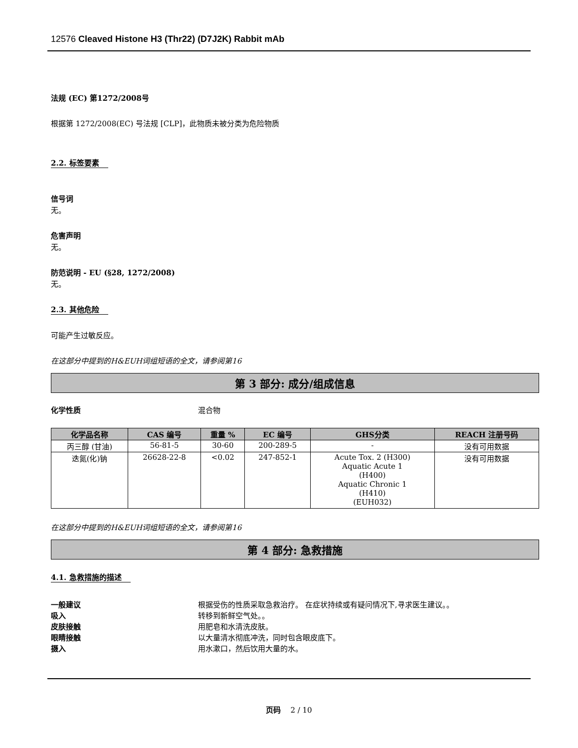12576 Cleaved Histone H3 (Thr22) (D7J2K) Rabbit mAb
法规 (EC) 第1272/2008号
根据第 1272/2008(EC) 号法规 [CLP]，此物质未被分类为危险物质
2.2. 标签要素
信号词
无。
危害声明
无。
防范说明 - EU (§28, 1272/2008)
无。
2.3. 其他危险
可能产生过敏反应。
在这部分中提到的H&EUH词组短语的全文，请参阅第16
第 3 部分: 成分/组成信息
化学性质 混合物
| 化学品名称 | CAS 编号 | 重量 % | EC 编号 | GHS分类 | REACH 注册号码 |
| --- | --- | --- | --- | --- | --- |
| 丙三醇 (甘油) | 56-81-5 | 30-60 | 200-289-5 | - | 没有可用数据 |
| 迭氮(化)钠 | 26628-22-8 | <0.02 | 247-852-1 | Acute Tox. 2 (H300) Aquatic Acute 1 (H400) Aquatic Chronic 1 (H410) (EUH032) | 没有可用数据 |
在这部分中提到的H&EUH词组短语的全文，请参阅第16
第 4 部分: 急救措施
4.1. 急救措施的描述
一般建议 根据受伤的性质采取急救治疗。 在症状持续或有疑问情况下,寻求医生建议。。
吸入 转移到新鲜空气处。。
皮肤接触 用肥皂和水清洗皮肤。
眼睛接触 以大量清水彻底冲洗，同时包含眼皮底下。
摄入 用水漱口，然后饮用大量的水。
页码 2 / 10